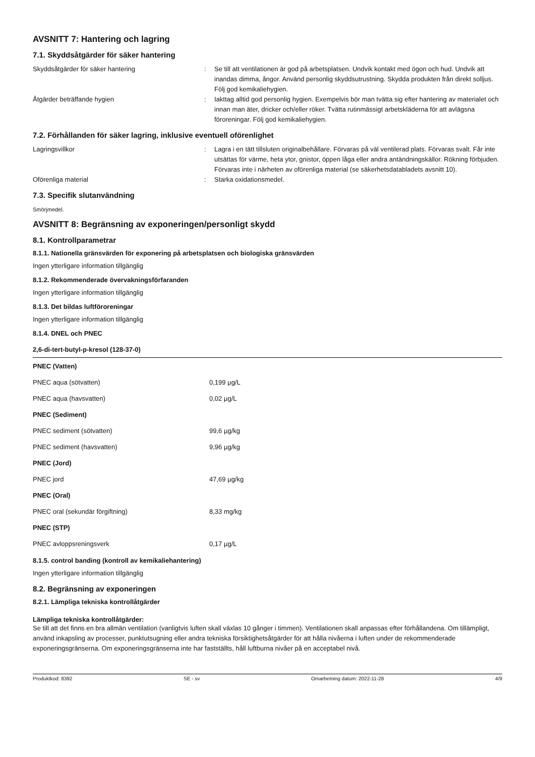AVSNITT 7: Hantering och lagring
7.1. Skyddsåtgärder för säker hantering
Skyddsåtgärder för säker hantering : Se till att ventilationen är god på arbetsplatsen. Undvik kontakt med ögon och hud. Undvik att inandas dimma, ångor. Använd personlig skyddsutrustning. Skydda produkten från direkt solljus. Följ god kemikaliehygien.
Åtgärder beträffande hygien : Iakttag alltid god personlig hygien. Exempelvis bör man tvätta sig efter hantering av materialet och innan man äter, dricker och/eller röker. Tvätta rutinmässigt arbetskläderna för att avlägsna föroreningar. Följ god kemikaliehygien.
7.2. Förhållanden för säker lagring, inklusive eventuell oförenlighet
Lagringsvillkor : Lagra i en tätt tillsluten originalbehållare. Förvaras på väl ventilerad plats. Förvaras svalt. Får inte utsättas för värme, heta ytor, gnistor, öppen låga eller andra antändningskällor. Rökning förbjuden. Förvaras inte i närheten av oförenliga material (se säkerhetsdatabladets avsnitt 10).
Oförenliga material : Starka oxidationsmedel.
7.3. Specifik slutanvändning
Smörjmedel.
AVSNITT 8: Begränsning av exponeringen/personligt skydd
8.1. Kontrollparametrar
8.1.1. Nationella gränsvärden för exponering på arbetsplatsen och biologiska gränsvärden
Ingen ytterligare information tillgänglig
8.1.2. Rekommenderade övervakningsförfaranden
Ingen ytterligare information tillgänglig
8.1.3. Det bildas luftföroreningar
Ingen ytterligare information tillgänglig
8.1.4. DNEL och PNEC
| 2,6-di-tert-butyl-p-kresol (128-37-0) | |
| --- | --- |
| PNEC (Vatten) | |
| PNEC aqua (sötvatten) | 0,199 µg/L |
| PNEC aqua (havsvatten) | 0,02 µg/L |
| PNEC (Sediment) | |
| PNEC sediment (sötvatten) | 99,6 µg/kg |
| PNEC sediment (havsvatten) | 9,96 µg/kg |
| PNEC (Jord) | |
| PNEC jord | 47,69 µg/kg |
| PNEC (Oral) | |
| PNEC oral (sekundär förgiftning) | 8,33 mg/kg |
| PNEC (STP) | |
| PNEC avloppsreningsverk | 0,17 µg/L |
8.1.5. control banding (kontroll av kemikaliehantering)
Ingen ytterligare information tillgänglig
8.2. Begränsning av exponeringen
8.2.1. Lämpliga tekniska kontrollåtgärder
Lämpliga tekniska kontrollåtgärder:
Se till att det finns en bra allmän ventilation (vanligtvis luften skall växlas 10 gånger i timmen). Ventilationen skall anpassas efter förhållandena. Om tillämpligt, använd inkapsling av processer, punktutsugning eller andra tekniska försiktighetsåtgärder för att hålla nivåerna i luften under de rekommenderade exponeringsgränserna. Om exponeringsgränserna inte har fastställts, håll luftburna nivåer på en acceptabel nivå.
Produktkod: 8392 SE - sv Omarbetning datum: 2022-11-28 4/9